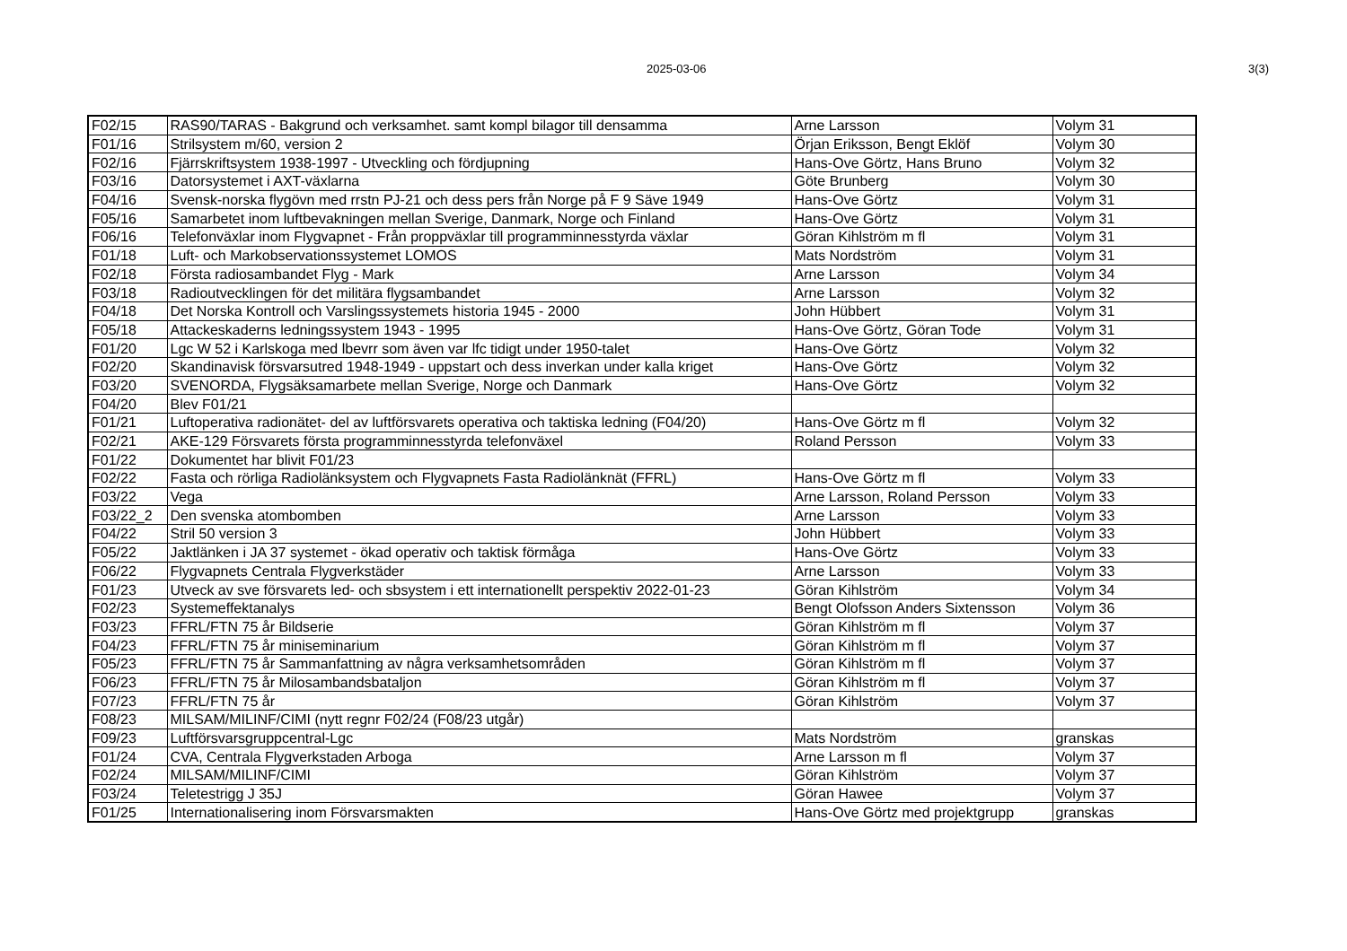2025-03-06 3(3)
| F02/15 | RAS90/TARAS - Bakgrund och verksamhet. samt kompl bilagor till densamma | Arne Larsson | Volym 31 |
| F01/16 | Strilsystem m/60, version 2 | Örjan Eriksson, Bengt Eklöf | Volym 30 |
| F02/16 | Fjärrskriftsystem 1938-1997 - Utveckling och fördjupning | Hans-Ove Görtz, Hans Bruno | Volym 32 |
| F03/16 | Datorsystemet i AXT-växlarna | Göte Brunberg | Volym 30 |
| F04/16 | Svensk-norska flygövn med rrstn PJ-21 och dess pers från Norge på F 9 Säve 1949 | Hans-Ove Görtz | Volym 31 |
| F05/16 | Samarbetet inom luftbevakningen mellan Sverige, Danmark, Norge och Finland | Hans-Ove Görtz | Volym 31 |
| F06/16 | Telefonväxlar inom Flygvapnet - Från proppväxlar till programminnesstyrda växlar | Göran Kihlström m fl | Volym 31 |
| F01/18 | Luft- och Markobservationssystemet LOMOS | Mats Nordström | Volym 31 |
| F02/18 | Första radiosambandet Flyg - Mark | Arne Larsson | Volym 34 |
| F03/18 | Radioutvecklingen för det militära flygsambandet | Arne Larsson | Volym 32 |
| F04/18 | Det Norska Kontroll och Varslingssystemets historia 1945 - 2000 | John Hübbert | Volym 31 |
| F05/18 | Attackeskaderns ledningssystem 1943 - 1995 | Hans-Ove Görtz, Göran Tode | Volym 31 |
| F01/20 | Lgc W 52 i Karlskoga med lbevrr som även var lfc tidigt under 1950-talet | Hans-Ove Görtz | Volym 32 |
| F02/20 | Skandinavisk försvarsutred 1948-1949 - uppstart och dess inverkan under kalla kriget | Hans-Ove Görtz | Volym 32 |
| F03/20 | SVENORDA, Flygsäksamarbete mellan Sverige, Norge och Danmark | Hans-Ove Görtz | Volym 32 |
| F04/20 | Blev F01/21 | | |
| F01/21 | Luftoperativa radionätet- del av luftförsvarets operativa och taktiska ledning (F04/20) | Hans-Ove Görtz m fl | Volym 32 |
| F02/21 | AKE-129 Försvarets första programminnesstyrda telefonväxel | Roland Persson | Volym 33 |
| F01/22 | Dokumentet har blivit F01/23 | | |
| F02/22 | Fasta och rörliga Radiolänksystem och Flygvapnets Fasta Radiolänknät (FFRL) | Hans-Ove Görtz m fl | Volym 33 |
| F03/22 | Vega | Arne Larsson, Roland Persson | Volym 33 |
| F03/22_2 | Den svenska atombomben | Arne Larsson | Volym 33 |
| F04/22 | Stril 50 version 3 | John Hübbert | Volym 33 |
| F05/22 | Jaktlänken i JA 37 systemet - ökad operativ och taktisk förmåga | Hans-Ove Görtz | Volym 33 |
| F06/22 | Flygvapnets Centrala Flygverkstäder | Arne Larsson | Volym 33 |
| F01/23 | Utveck av sve försvarets led- och sbsystem i ett internationellt perspektiv 2022-01-23 | Göran Kihlström | Volym 34 |
| F02/23 | Systemeffektanalys | Bengt Olofsson Anders Sixtensson | Volym 36 |
| F03/23 | FFRL/FTN 75 år Bildserie | Göran Kihlström m fl | Volym 37 |
| F04/23 | FFRL/FTN 75 år miniseminarium | Göran Kihlström m fl | Volym 37 |
| F05/23 | FFRL/FTN 75 år Sammanfattning av några verksamhetsområden | Göran Kihlström m fl | Volym 37 |
| F06/23 | FFRL/FTN 75 år Milosambandsbataljon | Göran Kihlström m fl | Volym 37 |
| F07/23 | FFRL/FTN 75 år | Göran Kihlström | Volym 37 |
| F08/23 | MILSAM/MILINF/CIMI (nytt regnr F02/24 (F08/23 utgår) | | |
| F09/23 | Luftförsvarsgruppcentral-Lgc | Mats Nordström | granskas |
| F01/24 | CVA, Centrala Flygverkstaden Arboga | Arne Larsson m fl | Volym 37 |
| F02/24 | MILSAM/MILINF/CIMI | Göran Kihlström | Volym 37 |
| F03/24 | Teletestrigg J 35J | Göran Hawee | Volym 37 |
| F01/25 | Internationalisering inom Försvarsmakten | Hans-Ove Görtz med projektgrupp | granskas |